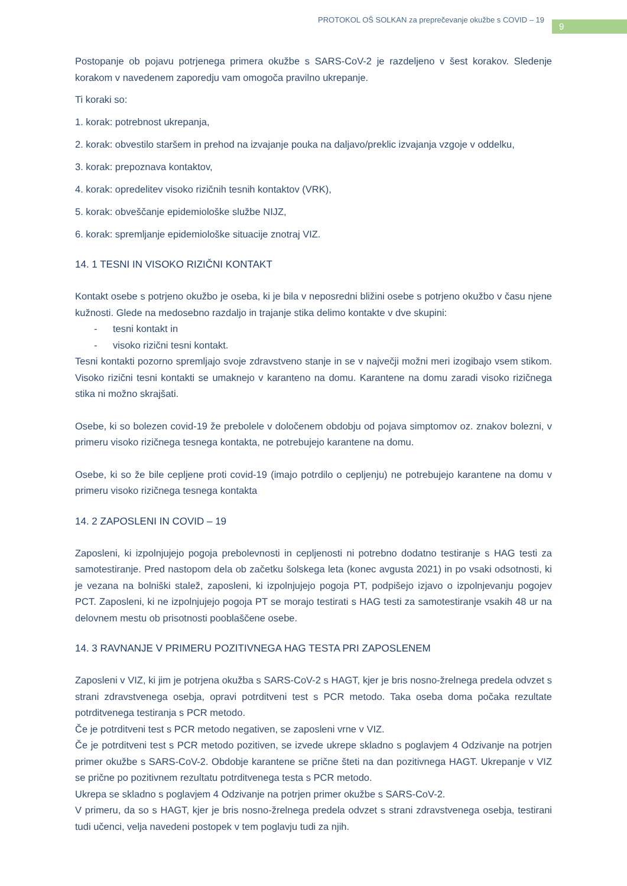PROTOKOL OŠ SOLKAN za preprečevanje okužbe s COVID – 19
9
Postopanje ob pojavu potrjenega primera okužbe s SARS-CoV-2 je razdeljeno v šest korakov. Sledenje korakom v navedenem zaporedju vam omogoča pravilno ukrepanje.
Ti koraki so:
1. korak: potrebnost ukrepanja,
2. korak: obvestilo staršem in prehod na izvajanje pouka na daljavo/preklic izvajanja vzgoje v oddelku,
3. korak: prepoznava kontaktov,
4. korak: opredelitev visoko rizičnih tesnih kontaktov (VRK),
5. korak: obveščanje epidemiološke službe NIJZ,
6. korak: spremljanje epidemiološke situacije znotraj VIZ.
14. 1 TESNI IN VISOKO RIZIČNI KONTAKT
Kontakt osebe s potrjeno okužbo je oseba, ki je bila v neposredni bližini osebe s potrjeno okužbo v času njene kužnosti. Glede na medosebno razdaljo in trajanje stika delimo kontakte v dve skupini:
- tesni kontakt in
- visoko rizični tesni kontakt.
Tesni kontakti pozorno spremljajo svoje zdravstveno stanje in se v največji možni meri izogibajo vsem stikom. Visoko rizični tesni kontakti se umaknejo v karanteno na domu. Karantene na domu zaradi visoko rizičnega stika ni možno skrajšati.
Osebe, ki so bolezen covid-19 že prebolele v določenem obdobju od pojava simptomov oz. znakov bolezni, v primeru visoko rizičnega tesnega kontakta, ne potrebujejo karantene na domu.
Osebe, ki so že bile cepljene proti covid-19 (imajo potrdilo o cepljenju) ne potrebujejo karantene na domu v primeru visoko rizičnega tesnega kontakta
14. 2 ZAPOSLENI IN COVID – 19
Zaposleni, ki izpolnjujejo pogoja prebolevnosti in cepljenosti ni potrebno dodatno testiranje s HAG testi za samotestiranje. Pred nastopom dela ob začetku šolskega leta (konec avgusta 2021) in po vsaki odsotnosti, ki je vezana na bolniški stalež, zaposleni, ki izpolnjujejo pogoja PT, podpišejo izjavo o izpolnjevanju pogojev PCT. Zaposleni, ki ne izpolnjujejo pogoja PT se morajo testirati s HAG testi za samotestiranje vsakih 48 ur na delovnem mestu ob prisotnosti pooblaščene osebe.
14. 3 RAVNANJE V PRIMERU POZITIVNEGA HAG TESTA PRI ZAPOSLENEM
Zaposleni v VIZ, ki jim je potrjena okužba s SARS-CoV-2 s HAGT, kjer je bris nosno-žrelnega predela odvzet s strani zdravstvenega osebja, opravi potrditveni test s PCR metodo. Taka oseba doma počaka rezultate potrditvenega testiranja s PCR metodo.
Če je potrditveni test s PCR metodo negativen, se zaposleni vrne v VIZ.
Če je potrditveni test s PCR metodo pozitiven, se izvede ukrepe skladno s poglavjem 4 Odzivanje na potrjen primer okužbe s SARS-CoV-2. Obdobje karantene se prične šteti na dan pozitivnega HAGT. Ukrepanje v VIZ se prične po pozitivnem rezultatu potrditvenega testa s PCR metodo.
Ukrepa se skladno s poglavjem 4 Odzivanje na potrjen primer okužbe s SARS-CoV-2.
V primeru, da so s HAGT, kjer je bris nosno-žrelnega predela odvzet s strani zdravstvenega osebja, testirani tudi učenci, velja navedeni postopek v tem poglavju tudi za njih.